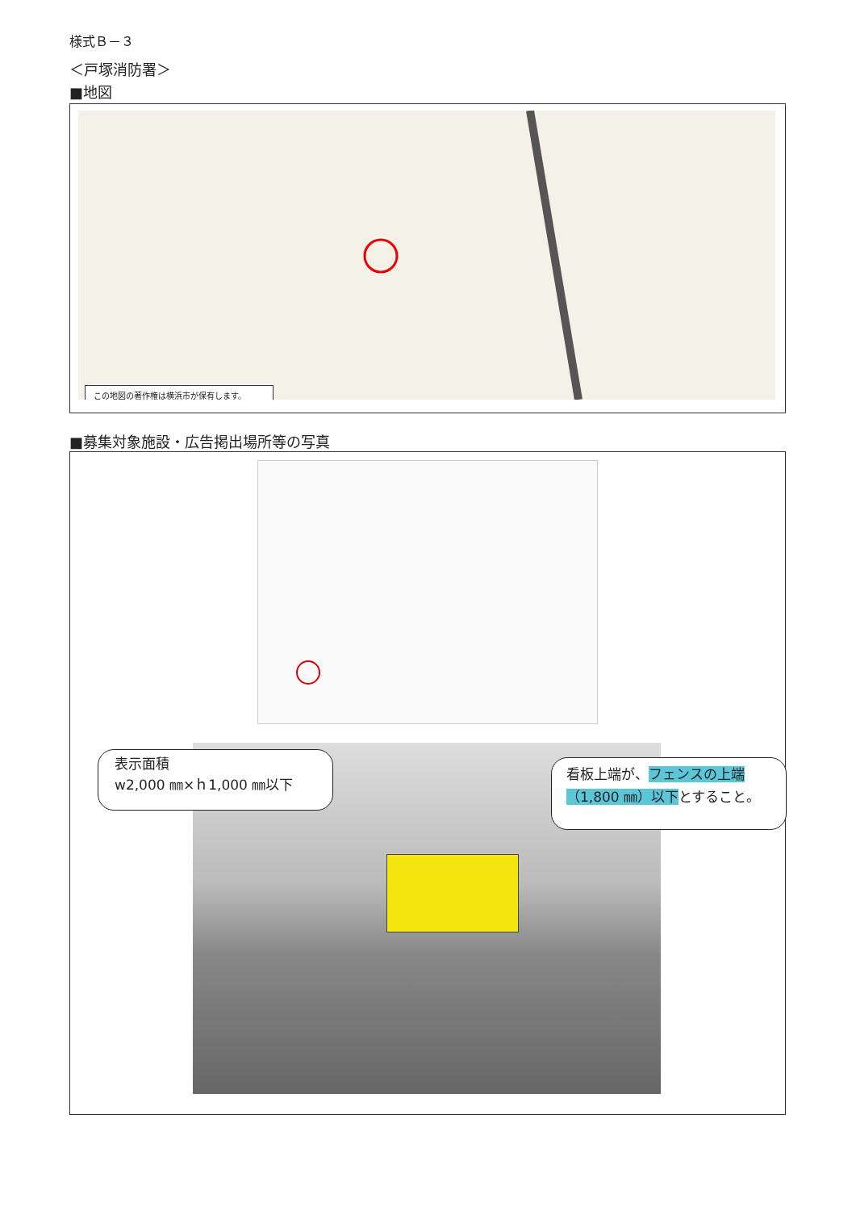様式Ｂ－３
＜戸塚消防署＞
■地図
この地図の著作権は横浜市が保有します。
■募集対象施設・広告掲出場所等の写真
表示面積
w2,000 ㎜×ｈ1,000 ㎜以下
看板上端が、フェンスの上端（1,800 ㎜）以下とすること。